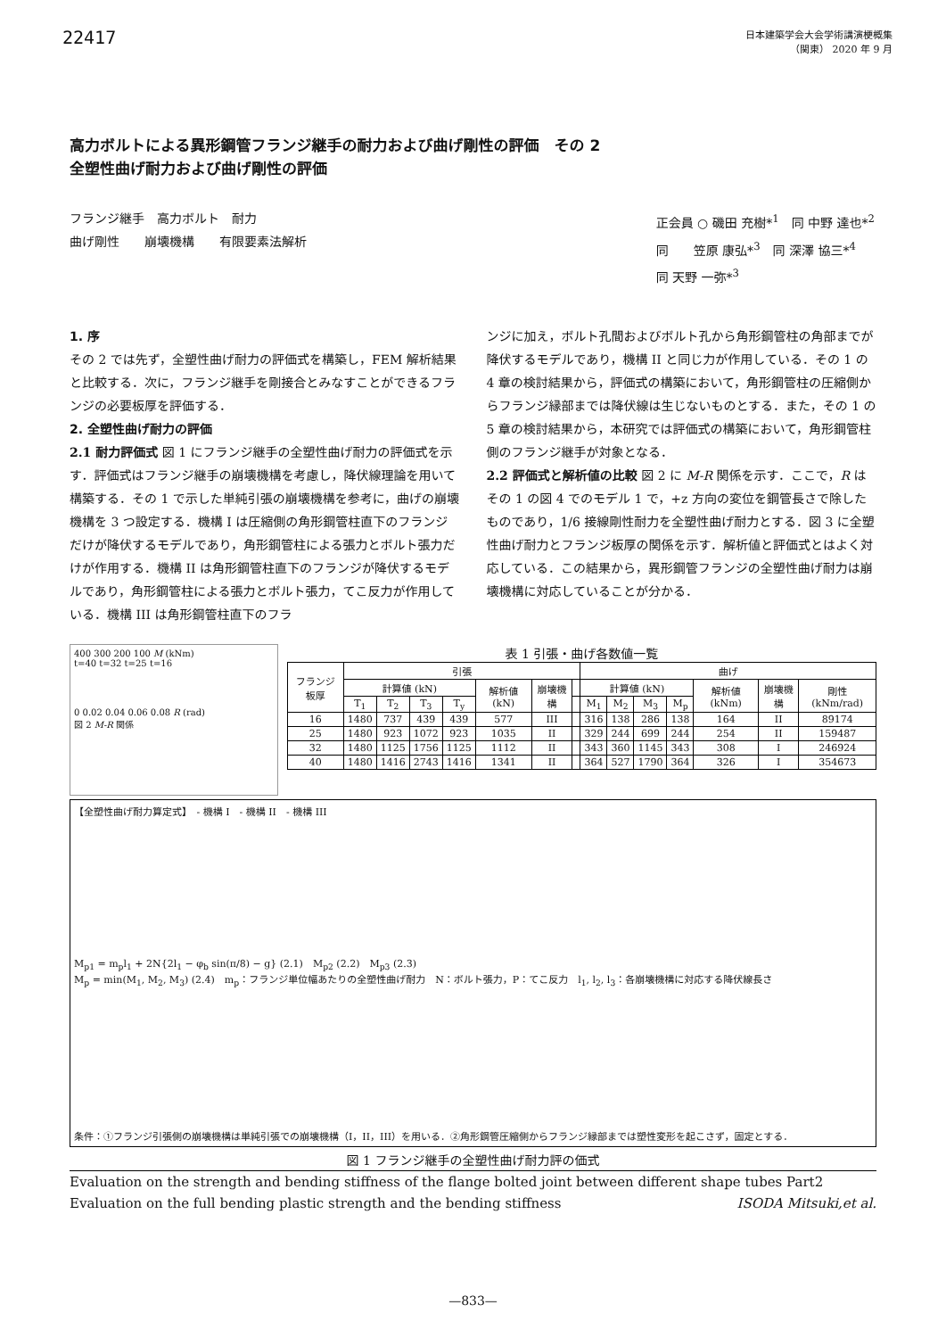22417
日本建築学会大会学術講演梗概集
（関東） 2020 年 9 月
高力ボルトによる異形鋼管フランジ継手の耐力および曲げ剛性の評価　その 2
全塑性曲げ耐力および曲げ剛性の評価
フランジ継手　高力ボルト　耐力
曲げ剛性　　崩壊機構　　有限要素法解析
正会員 ○ 磯田 充樹*<sup>1</sup>　同 中野 達也*<sup>2</sup>
同　　笠原 康弘*<sup>3</sup>　同 深澤 協三*<sup>4</sup>
同 天野 一弥*<sup>3</sup>
1. 序
その 2 では先ず，全塑性曲げ耐力の評価式を構築し，FEM 解析結果と比較する．次に，フランジ継手を剛接合とみなすことができるフランジの必要板厚を評価する．
2. 全塑性曲げ耐力の評価
2.1 耐力評価式 図 1 にフランジ継手の全塑性曲げ耐力の評価式を示す．評価式はフランジ継手の崩壊機構を考慮し，降伏線理論を用いて構築する．その 1 で示した単純引張の崩壊機構を参考に，曲げの崩壊機構を 3 つ設定する．機構 I は圧縮側の角形鋼管柱直下のフランジだけが降伏するモデルであり，角形鋼管柱による張力とボルト張力だけが作用する．機構 II は角形鋼管柱直下のフランジが降伏するモデルであり，角形鋼管柱による張力とボルト張力，てこ反力が作用している．機構 III は角形鋼管柱直下のフラ
ンジに加え，ボルト孔間およびボルト孔から角形鋼管柱の角部までが降伏するモデルであり，機構 II と同じ力が作用している．その 1 の 4 章の検討結果から，評価式の構築において，角形鋼管柱の圧縮側からフランジ縁部までは降伏線は生じないものとする．また，その 1 の 5 章の検討結果から，本研究では評価式の構築において，角形鋼管柱側のフランジ継手が対象となる．
2.2 評価式と解析値の比較 図 2 に M-R 関係を示す．ここで，R はその 1 の図 4 でのモデル 1 で，+z 方向の変位を鋼管長さで除したものであり，1/6 接線剛性耐力を全塑性曲げ耐力とする．図 3 に全塑性曲げ耐力とフランジ板厚の関係を示す．解析値と評価式とはよく対応している．この結果から，異形鋼管フランジの全塑性曲げ耐力は崩壊機構に対応していることが分かる．
400 300 200 100 M (kNm)
t=40 t=32 t=25 t=16
0 0.02 0.04 0.06 0.08 R (rad)
図 2 M-R 関係
表 1 引張・曲げ各数値一覧
| フランジ板厚 | 引張 | | | | | | | 曲げ | | | | | | |
| --- | --- | --- | --- | --- | --- | --- | --- | --- | --- | --- | --- | --- | --- | --- |
| | 計算値 (kN) | | | | 解析値 (kN) | 崩壊機構 | | 計算値 (kN) | | | | 解析値 (kNm) | 崩壊機構 | 剛性 (kNm/rad) |
| | T<sub>1</sub> | T<sub>2</sub> | T<sub>3</sub> | T<sub>y</sub> | | | | M<sub>1</sub> | M<sub>2</sub> | M<sub>3</sub> | M<sub>p</sub> | | | |
| 16 | 1480 | 737 | 439 | 439 | 577 | III | | 316 | 138 | 286 | 138 | 164 | II | 89174 |
| 25 | 1480 | 923 | 1072 | 923 | 1035 | II | | 329 | 244 | 699 | 244 | 254 | II | 159487 |
| 32 | 1480 | 1125 | 1756 | 1125 | 1112 | II | | 343 | 360 | 1145 | 343 | 308 | I | 246924 |
| 40 | 1480 | 1416 | 2743 | 1416 | 1341 | II | | 364 | 527 | 1790 | 364 | 326 | I | 354673 |
【全塑性曲げ耐力算定式】　- 機構 I　- 機構 II　- 機構 III
M<sub>p1</sub> = m<sub>p</sub>l<sub>1</sub> + 2N{2l<sub>1</sub> − φ<sub>b</sub> sin(π/8) − g} (2.1)　M<sub>p2</sub> (2.2)　M<sub>p3</sub> (2.3)
M<sub>p</sub> = min(M<sub>1</sub>, M<sub>2</sub>, M<sub>3</sub>) (2.4)　m<sub>p</sub>：フランジ単位幅あたりの全塑性曲げ耐力　N：ボルト張力，P：てこ反力　l<sub>1</sub>, l<sub>2</sub>, l<sub>3</sub>：各崩壊機構に対応する降伏線長さ
条件：①フランジ引張側の崩壊機構は単純引張での崩壊機構（I，II，III）を用いる．②角形鋼管圧縮側からフランジ縁部までは塑性変形を起こさず，固定とする．
図 1 フランジ継手の全塑性曲げ耐力評の価式
Evaluation on the strength and bending stiffness of the flange bolted joint between different shape tubes Part2
Evaluation on the full bending plastic strength and the bending stiffness ISODA Mitsuki,et al.
—833—